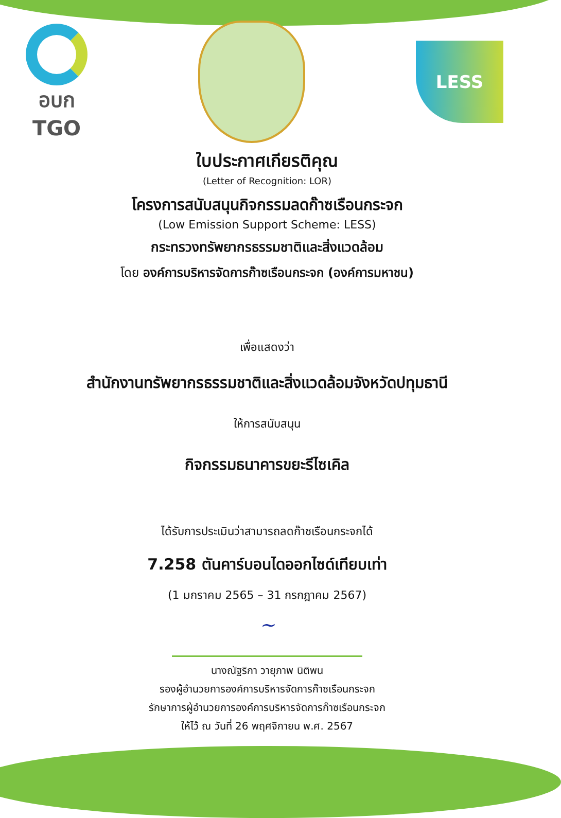อบก
TGO
LESS
ใบประกาศเกียรติคุณ
(Letter of Recognition: LOR)
โครงการสนับสนุนกิจกรรมลดก๊าซเรือนกระจก
(Low Emission Support Scheme: LESS)
กระทรวงทรัพยากรธรรมชาติและสิ่งแวดล้อม
โดย องค์การบริหารจัดการก๊าซเรือนกระจก (องค์การมหาชน)
เพื่อแสดงว่า
สำนักงานทรัพยากรธรรมชาติและสิ่งแวดล้อมจังหวัดปทุมธานี
ให้การสนับสนุน
กิจกรรมธนาคารขยะรีไซเคิล
ได้รับการประเมินว่าสามารถลดก๊าซเรือนกระจกได้
7.258 ตันคาร์บอนไดออกไซด์เทียบเท่า
(1 มกราคม 2565 – 31 กรกฎาคม 2567)
~
นางณัฐริกา วายุภาพ นิติพน
รองผู้อำนวยการองค์การบริหารจัดการก๊าซเรือนกระจก
รักษาการผู้อำนวยการองค์การบริหารจัดการก๊าซเรือนกระจก
ให้ไว้ ณ วันที่ 26 พฤศจิกายน พ.ศ. 2567